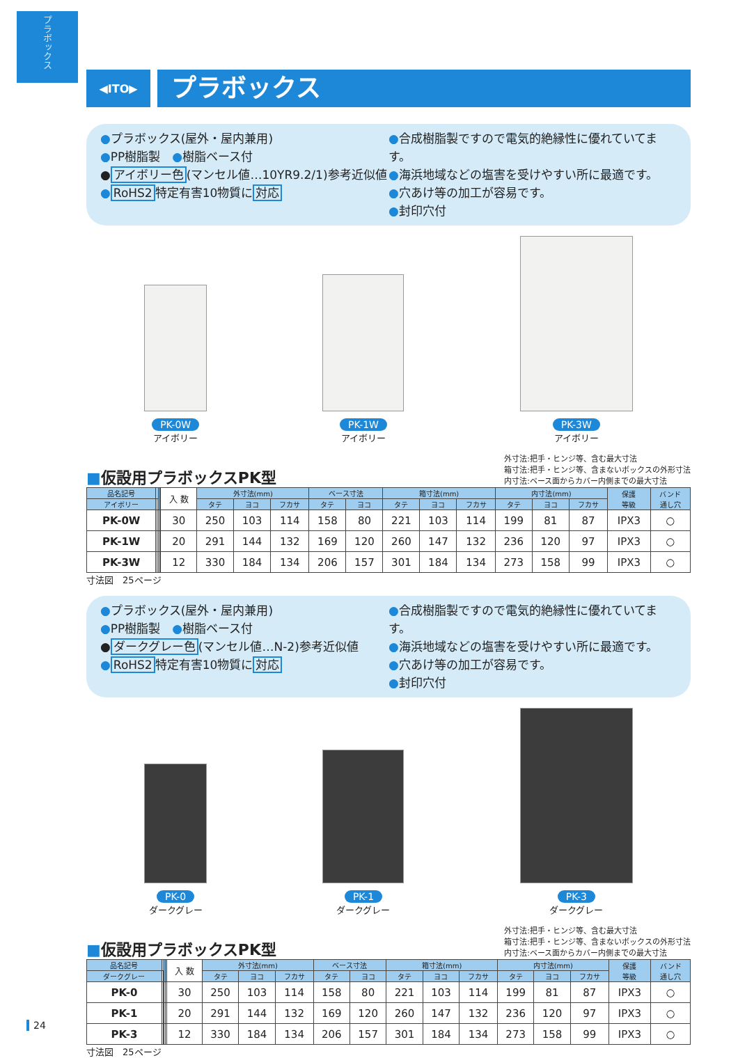プラボックス
◀ITO▶
プラボックス
●プラボックス(屋外・屋内兼用)
●PP樹脂製　●樹脂ベース付
●アイボリー色(マンセル値…10YR9.2/1)参考近似値
●RoHS2特定有害10物質に対応
●合成樹脂製ですので電気的絶縁性に優れていてます。
●海浜地域などの塩害を受けやすい所に最適です。
●穴あけ等の加工が容易です。
●封印穴付
PK-0W
アイボリー
PK-1W
アイボリー
PK-3W
アイボリー
■仮設用プラボックスPK型
外寸法:把手・ヒンジ等、含む最大寸法
箱寸法:把手・ヒンジ等、含まないボックスの外形寸法
内寸法:ベース面からカバー内側までの最大寸法
| 品名記号 | | | | | 入 数 | 外寸法(mm) | | | ベース寸法 | | 箱寸法(mm) | | | 内寸法(mm) | | | 保護 等級 | バンド 通し穴 |
| --- | --- | --- | --- | --- | --- | --- | --- | --- | --- | --- | --- | --- | --- | --- | --- | --- | --- | --- |
| アイボリー | | | | | | タテ | ヨコ | フカサ | タテ | ヨコ | タテ | ヨコ | フカサ | タテ | ヨコ | フカサ | | |
| PK-0W | | | | | 30 | 250 | 103 | 114 | 158 | 80 | 221 | 103 | 114 | 199 | 81 | 87 | IPX3 | ○ |
| PK-1W | | | | | 20 | 291 | 144 | 132 | 169 | 120 | 260 | 147 | 132 | 236 | 120 | 97 | IPX3 | ○ |
| PK-3W | | | | | 12 | 330 | 184 | 134 | 206 | 157 | 301 | 184 | 134 | 273 | 158 | 99 | IPX3 | ○ |
寸法図　25ページ
●プラボックス(屋外・屋内兼用)
●PP樹脂製　●樹脂ベース付
●ダークグレー色(マンセル値…N-2)参考近似値
●RoHS2特定有害10物質に対応
●合成樹脂製ですので電気的絶縁性に優れていてます。
●海浜地域などの塩害を受けやすい所に最適です。
●穴あけ等の加工が容易です。
●封印穴付
PK-0
ダークグレー
PK-1
ダークグレー
PK-3
ダークグレー
■仮設用プラボックスPK型
外寸法:把手・ヒンジ等、含む最大寸法
箱寸法:把手・ヒンジ等、含まないボックスの外形寸法
内寸法:ベース面からカバー内側までの最大寸法
| 品名記号 | | | | | 入 数 | 外寸法(mm) | | | ベース寸法 | | 箱寸法(mm) | | | 内寸法(mm) | | | 保護 等級 | バンド 通し穴 |
| --- | --- | --- | --- | --- | --- | --- | --- | --- | --- | --- | --- | --- | --- | --- | --- | --- | --- | --- |
| ダークグレー | | | | | | タテ | ヨコ | フカサ | タテ | ヨコ | タテ | ヨコ | フカサ | タテ | ヨコ | フカサ | | |
| PK-0 | | | | | 30 | 250 | 103 | 114 | 158 | 80 | 221 | 103 | 114 | 199 | 81 | 87 | IPX3 | ○ |
| PK-1 | | | | | 20 | 291 | 144 | 132 | 169 | 120 | 260 | 147 | 132 | 236 | 120 | 97 | IPX3 | ○ |
| PK-3 | | | | | 12 | 330 | 184 | 134 | 206 | 157 | 301 | 184 | 134 | 273 | 158 | 99 | IPX3 | ○ |
寸法図　25ページ
24